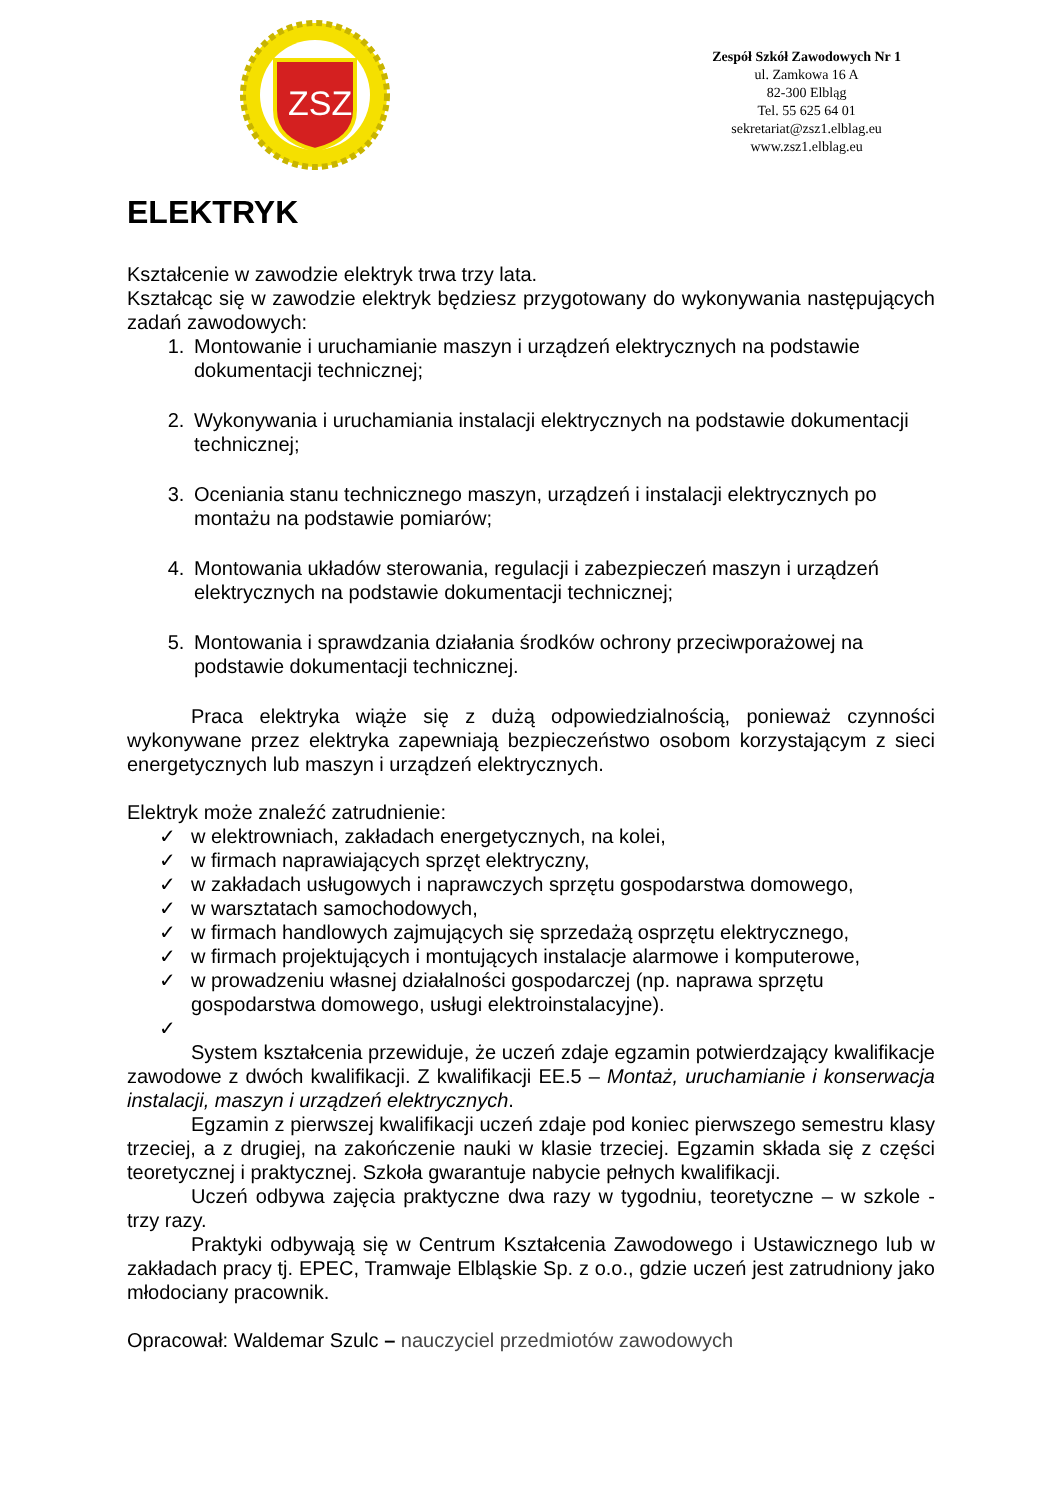ZSZ
Zespół Szkół Zawodowych Nr 1
ul. Zamkowa 16 A
82-300 Elbląg
Tel. 55 625 64 01
sekretariat@zsz1.elblag.eu
www.zsz1.elblag.eu
ELEKTRYK
Kształcenie w zawodzie elektryk trwa trzy lata.
Kształcąc się w zawodzie elektryk będziesz przygotowany do wykonywania następujących zadań zawodowych:
1. Montowanie i uruchamianie maszyn i urządzeń elektrycznych na podstawie dokumentacji technicznej;
2. Wykonywania i uruchamiania instalacji elektrycznych na podstawie dokumentacji technicznej;
3. Oceniania stanu technicznego maszyn, urządzeń i instalacji elektrycznych po montażu na podstawie pomiarów;
4. Montowania układów sterowania, regulacji i zabezpieczeń maszyn i urządzeń elektrycznych na podstawie dokumentacji technicznej;
5. Montowania i sprawdzania działania środków ochrony przeciwporażowej na podstawie dokumentacji technicznej.
Praca elektryka wiąże się z dużą odpowiedzialnością, ponieważ czynności wykonywane przez elektryka zapewniają bezpieczeństwo osobom korzystającym z sieci energetycznych lub maszyn i urządzeń elektrycznych.
Elektryk może znaleźć zatrudnienie:
✓ w elektrowniach, zakładach energetycznych, na kolei,
✓ w firmach naprawiających sprzęt elektryczny,
✓ w zakładach usługowych i naprawczych sprzętu gospodarstwa domowego,
✓ w warsztatach samochodowych,
✓ w firmach handlowych zajmujących się sprzedażą osprzętu elektrycznego,
✓ w firmach projektujących i montujących instalacje alarmowe i komputerowe,
✓ w prowadzeniu własnej działalności gospodarczej (np. naprawa sprzętu gospodarstwa domowego, usługi elektroinstalacyjne).
✓
System kształcenia przewiduje, że uczeń zdaje egzamin potwierdzający kwalifikacje zawodowe z dwóch kwalifikacji. Z kwalifikacji EE.5 – Montaż, uruchamianie i konserwacja instalacji, maszyn i urządzeń elektrycznych.
Egzamin z pierwszej kwalifikacji uczeń zdaje pod koniec pierwszego semestru klasy trzeciej, a z drugiej, na zakończenie nauki w klasie trzeciej. Egzamin składa się z części teoretycznej i praktycznej. Szkoła gwarantuje nabycie pełnych kwalifikacji.
Uczeń odbywa zajęcia praktyczne dwa razy w tygodniu, teoretyczne – w szkole - trzy razy.
Praktyki odbywają się w Centrum Kształcenia Zawodowego i Ustawicznego lub w zakładach pracy tj. EPEC, Tramwaje Elbląskie Sp. z o.o., gdzie uczeń jest zatrudniony jako młodociany pracownik.
Opracował: Waldemar Szulc – nauczyciel przedmiotów zawodowych